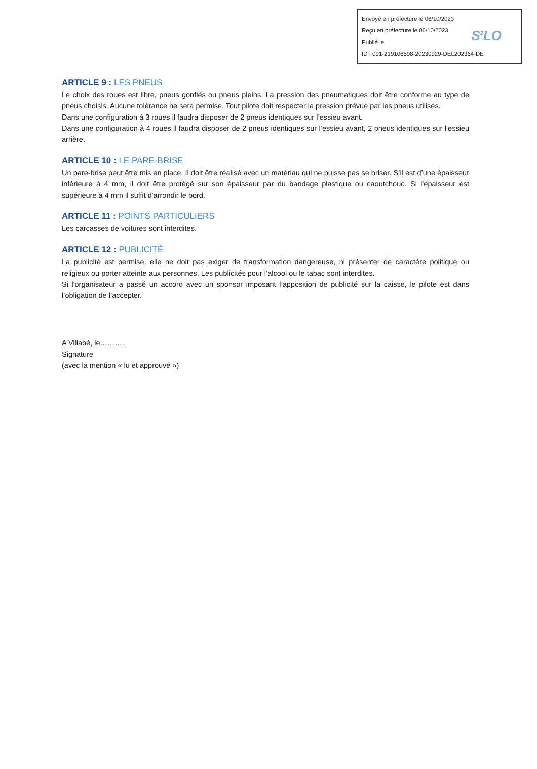Envoyé en préfecture le 06/10/2023
Reçu en préfecture le 06/10/2023
Publié le
ID : 091-219106598-20230929-DEL202364-DE
S<sup>2</sup>LO
ARTICLE 9 : LES PNEUS
Le choix des roues est libre, pneus gonflés ou pneus pleins. La pression des pneumatiques doit être conforme au type de pneus choisis. Aucune tolérance ne sera permise. Tout pilote doit respecter la pression prévue par les pneus utilisés.
Dans une configuration à 3 roues il faudra disposer de 2 pneus identiques sur l’essieu avant.
Dans une configuration à 4 roues il faudra disposer de 2 pneus identiques sur l’essieu avant, 2 pneus identiques sur l’essieu arrière.
ARTICLE 10 : LE PARE-BRISE
Un pare-brise peut être mis en place. Il doit être réalisé avec un matériau qui ne puisse pas se briser. S’il est d’une épaisseur inférieure à 4 mm, il doit être protégé sur son épaisseur par du bandage plastique ou caoutchouc. Si l'épaisseur est supérieure à 4 mm il suffit d'arrondir le bord.
ARTICLE 11 : POINTS PARTICULIERS
Les carcasses de voitures sont interdites.
ARTICLE 12 : PUBLICITÉ
La publicité est permise, elle ne doit pas exiger de transformation dangereuse, ni présenter de caractère politique ou religieux ou porter atteinte aux personnes. Les publicités pour l’alcool ou le tabac sont interdites.
Si l'organisateur a passé un accord avec un sponsor imposant l’apposition de publicité sur la caisse, le pilote est dans l’obligation de l’accepter.
A Villabé, le……….
Signature
(avec la mention « lu et approuvé »)